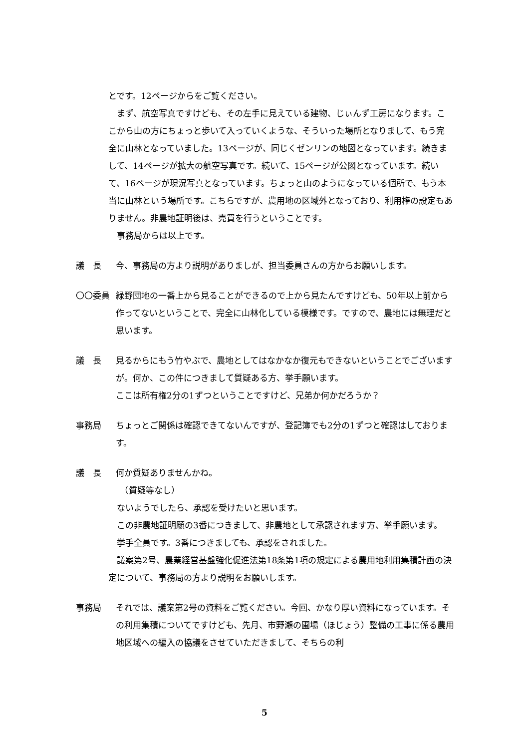とです。12ページからをご覧ください。
　まず、航空写真ですけども、その左手に見えている建物、じぃんず工房になります。ここから山の方にちょっと歩いて入っていくような、そういった場所となりまして、もう完全に山林となっていました。13ページが、同じくゼンリンの地図となっています。続きまして、14ページが拡大の航空写真です。続いて、15ページが公図となっています。続いて、16ページが現況写真となっています。ちょっと山のようになっている個所で、もう本当に山林という場所です。こちらですが、農用地の区域外となっており、利用権の設定もありません。非農地証明後は、売買を行うということです。
　事務局からは以上です。
議　長 今、事務局の方より説明がありましが、担当委員さんの方からお願いします。
〇〇委員 緑野団地の一番上から見ることができるので上から見たんですけども、50年以上前から作ってないということで、完全に山林化している模様です。ですので、農地には無理だと思います。
議　長 見るからにもう竹やぶで、農地としてはなかなか復元もできないということでございますが。何か、この件につきまして質疑ある方、挙手願います。
ここは所有権2分の1ずつということですけど、兄弟か何かだろうか？
事務局 ちょっとご関係は確認できてないんですが、登記簿でも2分の1ずつと確認はしております。
議　長 何か質疑ありませんかね。
　（質疑等なし）
　ないようでしたら、承認を受けたいと思います。
　この非農地証明願の3番につきまして、非農地として承認されます方、挙手願います。
　挙手全員です。3番につきましても、承認をされました。
　議案第2号、農業経営基盤強化促進法第18条第1項の規定による農用地利用集積計画の決定について、事務局の方より説明をお願いします。
事務局 それでは、議案第2号の資料をご覧ください。今回、かなり厚い資料になっています。その利用集積についてですけども、先月、市野瀬の圃場（ほじょう）整備の工事に係る農用地区域への編入の協議をさせていただきまして、そちらの利
5